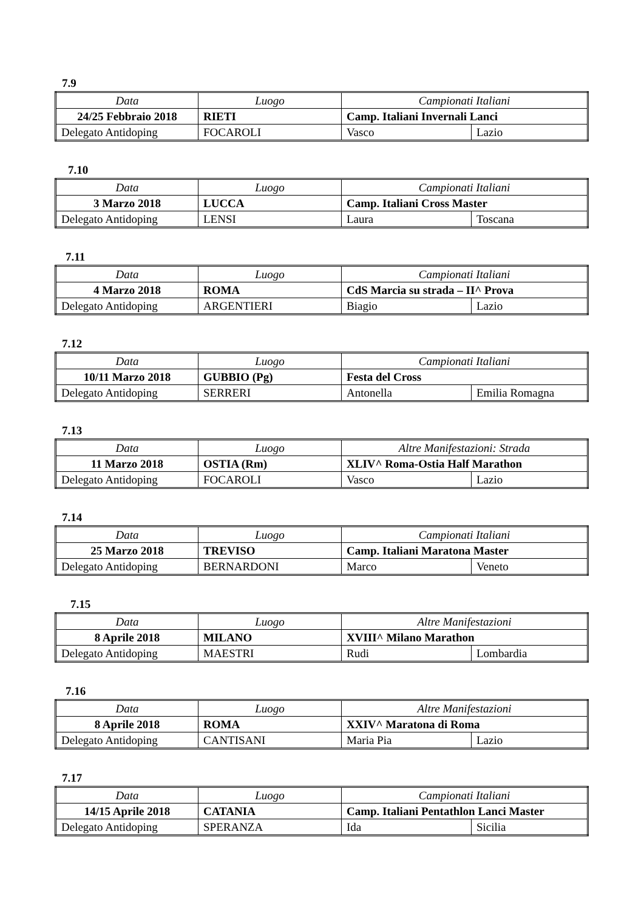7.9
| Data | Luogo | Campionati Italiani | |
| 24/25 Febbraio 2018 | RIETI | Camp. Italiani Invernali Lanci | |
| Delegato Antidoping | FOCAROLI | Vasco | Lazio |
7.10
| Data | Luogo | Campionati Italiani | |
| 3 Marzo 2018 | LUCCA | Camp. Italiani Cross Master | |
| Delegato Antidoping | LENSI | Laura | Toscana |
7.11
| Data | Luogo | Campionati Italiani | |
| 4 Marzo 2018 | ROMA | CdS Marcia su strada – II^ Prova | |
| Delegato Antidoping | ARGENTIERI | Biagio | Lazio |
7.12
| Data | Luogo | Campionati Italiani | |
| 10/11 Marzo 2018 | GUBBIO (Pg) | Festa del Cross | |
| Delegato Antidoping | SERRERI | Antonella | Emilia Romagna |
7.13
| Data | Luogo | Altre Manifestazioni: Strada | |
| 11 Marzo 2018 | OSTIA (Rm) | XLIV^ Roma-Ostia Half Marathon | |
| Delegato Antidoping | FOCAROLI | Vasco | Lazio |
7.14
| Data | Luogo | Campionati Italiani | |
| 25 Marzo 2018 | TREVISO | Camp. Italiani Maratona Master | |
| Delegato Antidoping | BERNARDONI | Marco | Veneto |
7.15
| Data | Luogo | Altre Manifestazioni | |
| 8 Aprile 2018 | MILANO | XVIII^ Milano Marathon | |
| Delegato Antidoping | MAESTRI | Rudi | Lombardia |
7.16
| Data | Luogo | Altre Manifestazioni | |
| 8 Aprile 2018 | ROMA | XXIV^ Maratona di Roma | |
| Delegato Antidoping | CANTISANI | Maria Pia | Lazio |
7.17
| Data | Luogo | Campionati Italiani | |
| 14/15 Aprile 2018 | CATANIA | Camp. Italiani Pentathlon Lanci Master | |
| Delegato Antidoping | SPERANZA | Ida | Sicilia |